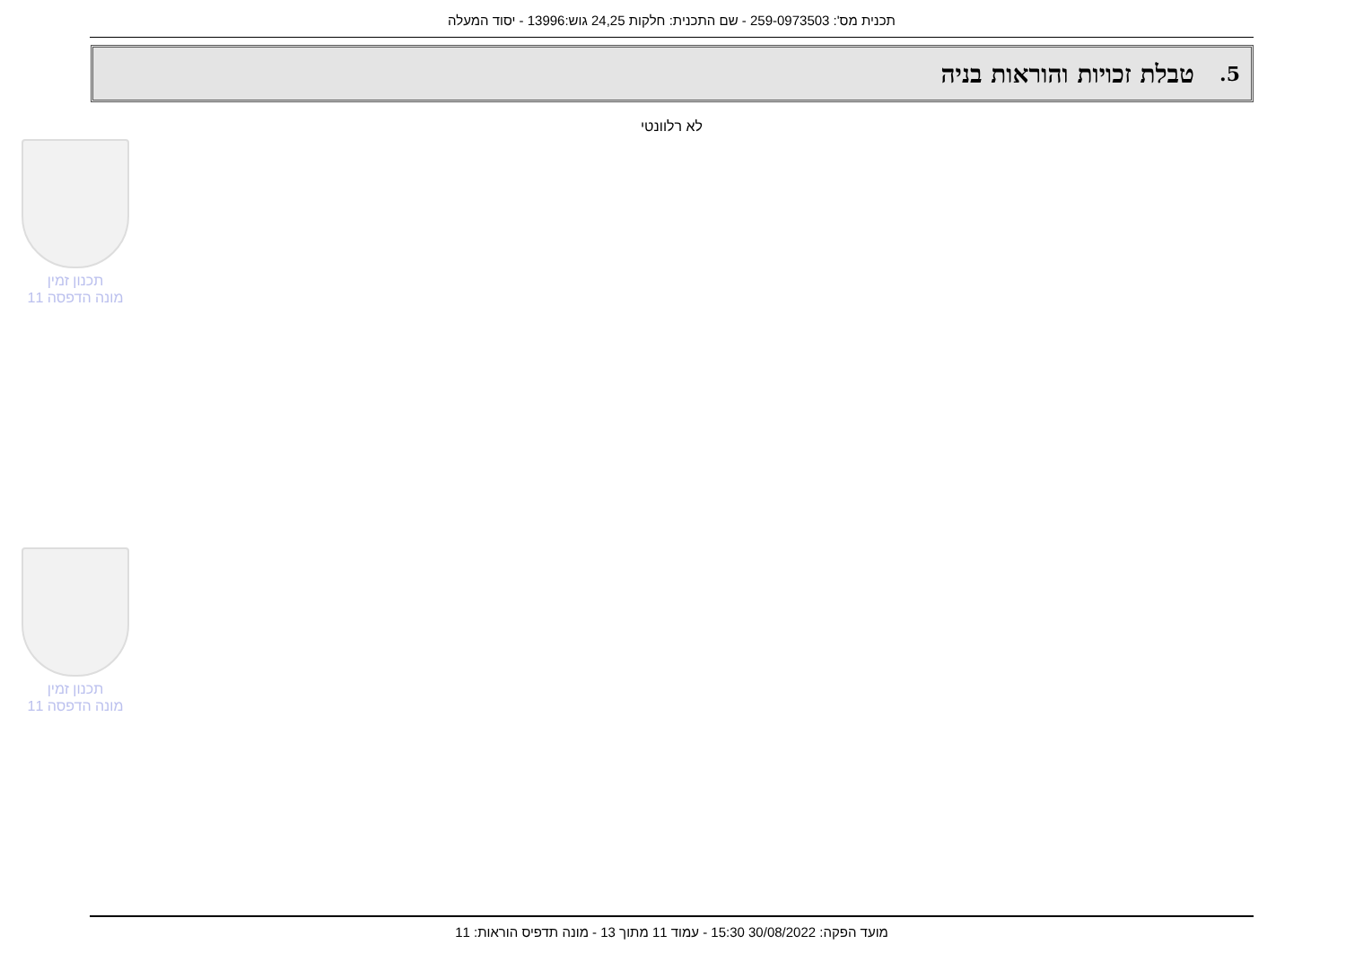תכנית מס': 259-0973503 - שם התכנית: חלקות 24,25 גוש:13996 - יסוד המעלה
5. טבלת זכויות והוראות בניה
לא רלוונטי
תכנון זמין
מונה הדפסה 11
תכנון זמין
מונה הדפסה 11
מועד הפקה: 30/08/2022 15:30 - עמוד 11 מתוך 13 - מונה תדפיס הוראות: 11